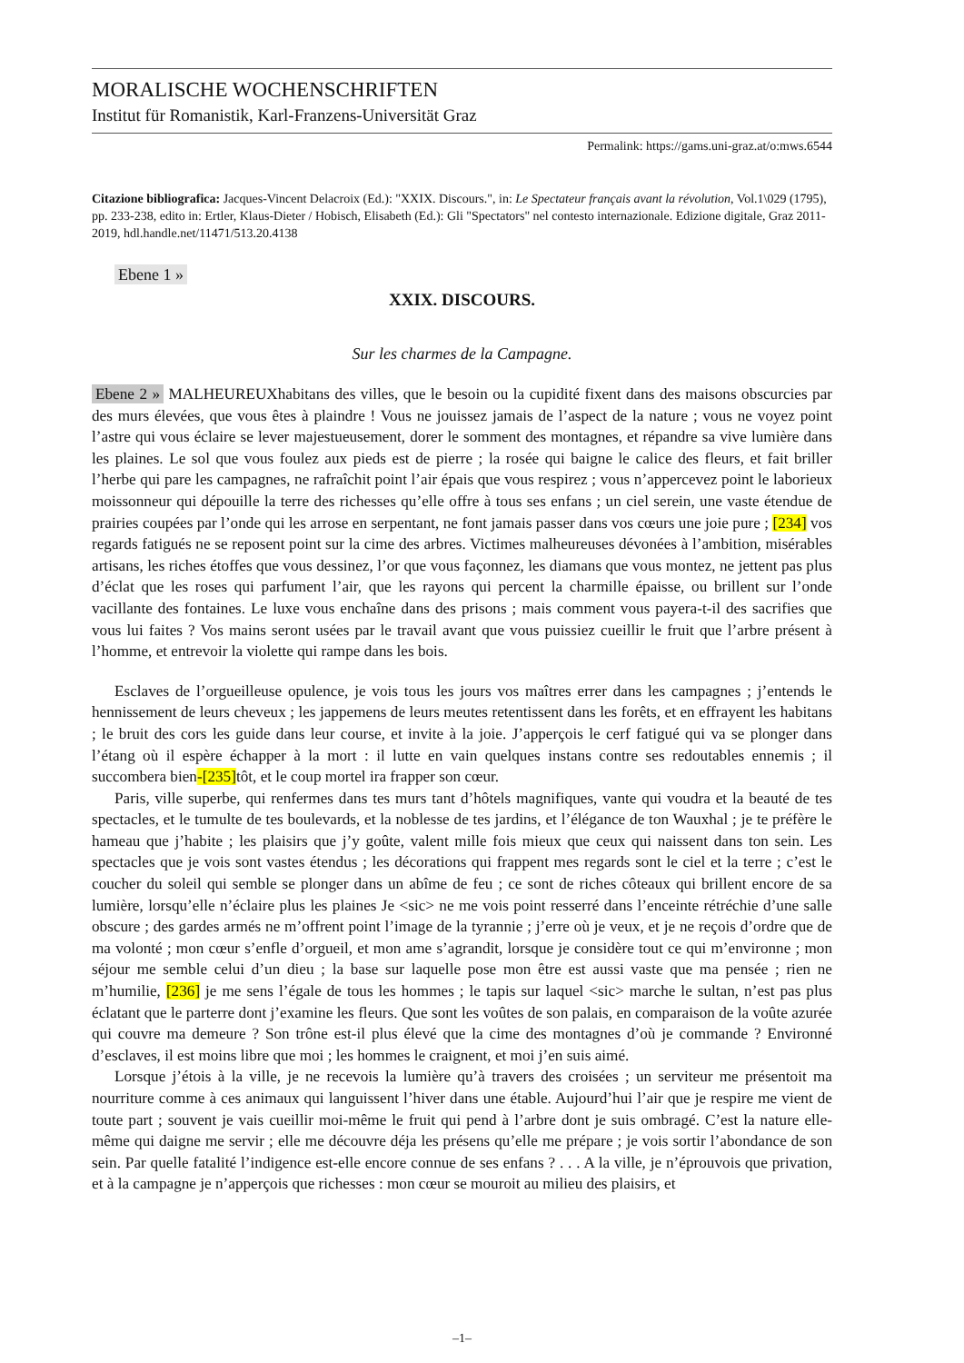MORALISCHE WOCHENSCHRIFTEN
Institut für Romanistik, Karl-Franzens-Universität Graz
Permalink: https://gams.uni-graz.at/o:mws.6544
Citazione bibliografica: Jacques-Vincent Delacroix (Ed.): "XXIX. Discours.", in: Le Spectateur français avant la révolution, Vol.1\029 (1795), pp. 233-238, edito in: Ertler, Klaus-Dieter / Hobisch, Elisabeth (Ed.): Gli "Spectators" nel contesto internazionale. Edizione digitale, Graz 2011-2019, hdl.handle.net/11471/513.20.4138
Ebene 1 »
XXIX. DISCOURS.
Sur les charmes de la Campagne.
Ebene 2 » MALHEUREUXhabitans des villes, que le besoin ou la cupidité fixent dans des maisons obscurcies par des murs élevées, que vous êtes à plaindre ! Vous ne jouissez jamais de l’aspect de la nature ; vous ne voyez point l’astre qui vous éclaire se lever majestueusement, dorer le somment des montagnes, et répandre sa vive lumière dans les plaines. Le sol que vous foulez aux pieds est de pierre ; la rosée qui baigne le calice des fleurs, et fait briller l’herbe qui pare les campagnes, ne rafraîchit point l’air épais que vous respirez ; vous n’appercevez point le laborieux moissonneur qui dépouille la terre des richesses qu’elle offre à tous ses enfans ; un ciel serein, une vaste étendue de prairies coupées par l’onde qui les arrose en serpentant, ne font jamais passer dans vos cœurs une joie pure ; [234] vos regards fatigués ne se reposent point sur la cime des arbres. Victimes malheureuses dévonées à l’ambition, misérables artisans, les riches étoffes que vous dessinez, l’or que vous façonnez, les diamans que vous montez, ne jettent pas plus d’éclat que les roses qui parfument l’air, que les rayons qui percent la charmille épaisse, ou brillent sur l’onde vacillante des fontaines. Le luxe vous enchaîne dans des prisons ; mais comment vous payera-t-il des sacrifies que vous lui faites ? Vos mains seront usées par le travail avant que vous puissiez cueillir le fruit que l’arbre présent à l’homme, et entrevoir la violette qui rampe dans les bois.
Esclaves de l’orgueilleuse opulence, je vois tous les jours vos maîtres errer dans les campagnes ; j’entends le hennissement de leurs cheveux ; les jappemens de leurs meutes retentissent dans les forêts, et en effrayent les habitans ; le bruit des cors les guide dans leur course, et invite à la joie. J’apperçois le cerf fatigué qui va se plonger dans l’étang où il espère échapper à la mort : il lutte en vain quelques instans contre ses redoutables ennemis ; il succombera bien-[235] tôt, et le coup mortel ira frapper son cœur.
Paris, ville superbe, qui renfermes dans tes murs tant d’hôtels magnifiques, vante qui voudra et la beauté de tes spectacles, et le tumulte de tes boulevards, et la noblesse de tes jardins, et l’élégance de ton Wauxhal ; je te préfère le hameau que j’habite ; les plaisirs que j’y goûte, valent mille fois mieux que ceux qui naissent dans ton sein. Les spectacles que je vois sont vastes étendus ; les décorations qui frappent mes regards sont le ciel et la terre ; c’est le coucher du soleil qui semble se plonger dans un abîme de feu ; ce sont de riches côteaux qui brillent encore de sa lumière, lorsqu’elle n’éclaire plus les plaines Je <sic> ne me vois point resserré dans l’enceinte rétréchie d’une salle obscure ; des gardes armés ne m’offrent point l’image de la tyrannie ; j’erre où je veux, et je ne reçois d’ordre que de ma volonté ; mon cœur s’enfle d’orgueil, et mon ame s’agrandit, lorsque je considère tout ce qui m’environne ; mon séjour me semble celui d’un dieu ; la base sur laquelle pose mon être est aussi vaste que ma pensée ; rien ne m’humilie, [236] je me sens l’égale de tous les hommes ; le tapis sur laquel <sic> marche le sultan, n’est pas plus éclatant que le parterre dont j’examine les fleurs. Que sont les voûtes de son palais, en comparaison de la voûte azurée qui couvre ma demeure ? Son trône est-il plus élevé que la cime des montagnes d’où je commande ? Environné d’esclaves, il est moins libre que moi ; les hommes le craignent, et moi j’en suis aimé.
Lorsque j’étois à la ville, je ne recevois la lumière qu’à travers des croisées ; un serviteur me présentoit ma nourriture comme à ces animaux qui languissent l’hiver dans une étable. Aujourd’hui l’air que je respire me vient de toute part ; souvent je vais cueillir moi-même le fruit qui pend à l’arbre dont je suis ombragé. C’est la nature elle-même qui daigne me servir ; elle me découvre déja les présens qu’elle me prépare ; je vois sortir l’abondance de son sein. Par quelle fatalité l’indigence est-elle encore connue de ses enfans ? . . . A la ville, je n’éprouvois que privation, et à la campagne je n’apperçois que richesses : mon cœur se mouroit au milieu des plaisirs, et
–1–